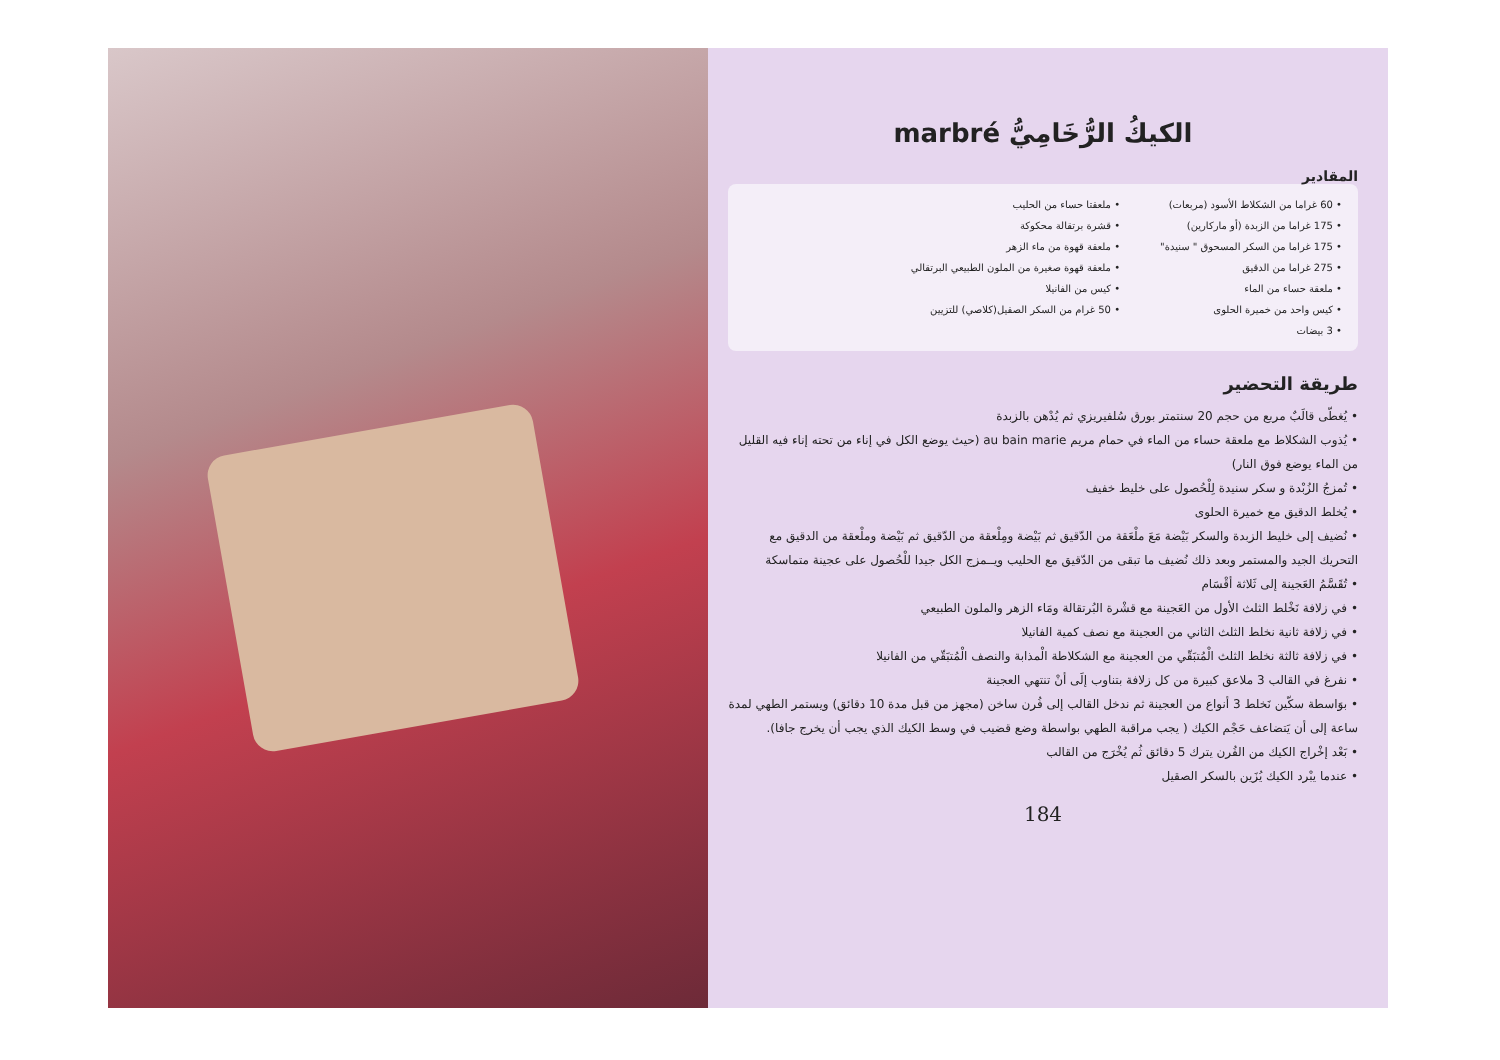الكيكُ الرُّخَامِيُّ marbré
المقادير
• 60 غراما من الشكلاط الأسود (مربعات)
• 175 غراما من الزبدة (أو ماركارين)
• 175 غراما من السكر المسحوق " سنيدة"
• 275 غراما من الدقيق
• ملعقة حساء من الماء
• كيس واحد من خميرة الحلوى
• 3 بيضات
• ملعقتا حساء من الحليب
• قشرة برتقالة محكوكة
• ملعقة قهوة من ماء الزهر
• ملعقة قهوة صغيرة من الملون الطبيعي البرتقالي
• كيس من الفانيلا
• 50 غرام من السكر الصقيل(كلاصي) للتزيين
طريقة التحضير
• يُغطّى قالَبٌ مربع من حجم 20 سنتمتر بورق سُلفيريزي ثم يُدْهن بالزبدة
• يُذوب الشكلاط مع ملعقة حساء من الماء في حمام مريم au bain marie (حيث يوضع الكل في إناء من تحته إناء فيه القليل من الماء يوضع فوق النار)
• تُمزجُ الزُبْدة و سكر سنيدة لِلْحُصول على خليط خفيف
• يُخلط الدقيق مع خميرة الحلوى
• نُضيف إلى خليط الزبدة والسكر بَيْضة مَعَ ملْعَقة من الدّقيق ثم بَيْضة ومِلْعقة من الدّقيق ثم بَيْضة وملْعقة من الدقيق مع التحريك الجيد والمستمر وبعد ذلك نُضيف ما تبقى من الدّقيق مع الحليب ويــمزج الكل جيدا للْحُصول على عجينة متماسكة
• تُقَسَّمُ العَجينة إلى ثَلاثة أقْسَام
• في زلافة نَخْلط الثلث الأول من العَجينة مع قشْرة البُرتقالة ومَاء الزهر والملون الطبيعي
• في زلافة ثانية نخلط الثلث الثاني من العجينة مع نصف كمية الفانيلا
• في زلافة ثالثة نخلط الثلث الْمُتبَقّي من العجينة مع الشكلاطة الْمذابة والنصف الْمُتبَقّي من الفانيلا
• نفرغ في القالب 3 ملاعق كبيرة من كل زلافة بتناوب إلَى أنْ تنتهي العجينة
• بوَاسطة سكّين نَخلط 3 أنواع من العجينة ثم ندخل القالب إلى فُرن ساخن (مجهز من قبل مدة 10 دقائق) ويستمر الطهي لمدة ساعة إلى أن يَتضاعف حَجْم الكيك ( يجب مراقبة الطهي بواسطة وضع قضيب في وسط الكيك الذي يجب أن يخرج جافا).
• بَعْد إخْراج الكيك من الفُرن يترك 5 دقائق ثُم يُخْرَج من القالب
• عندما يبْرد الكيك يُزَين بالسكر الصقيل
184